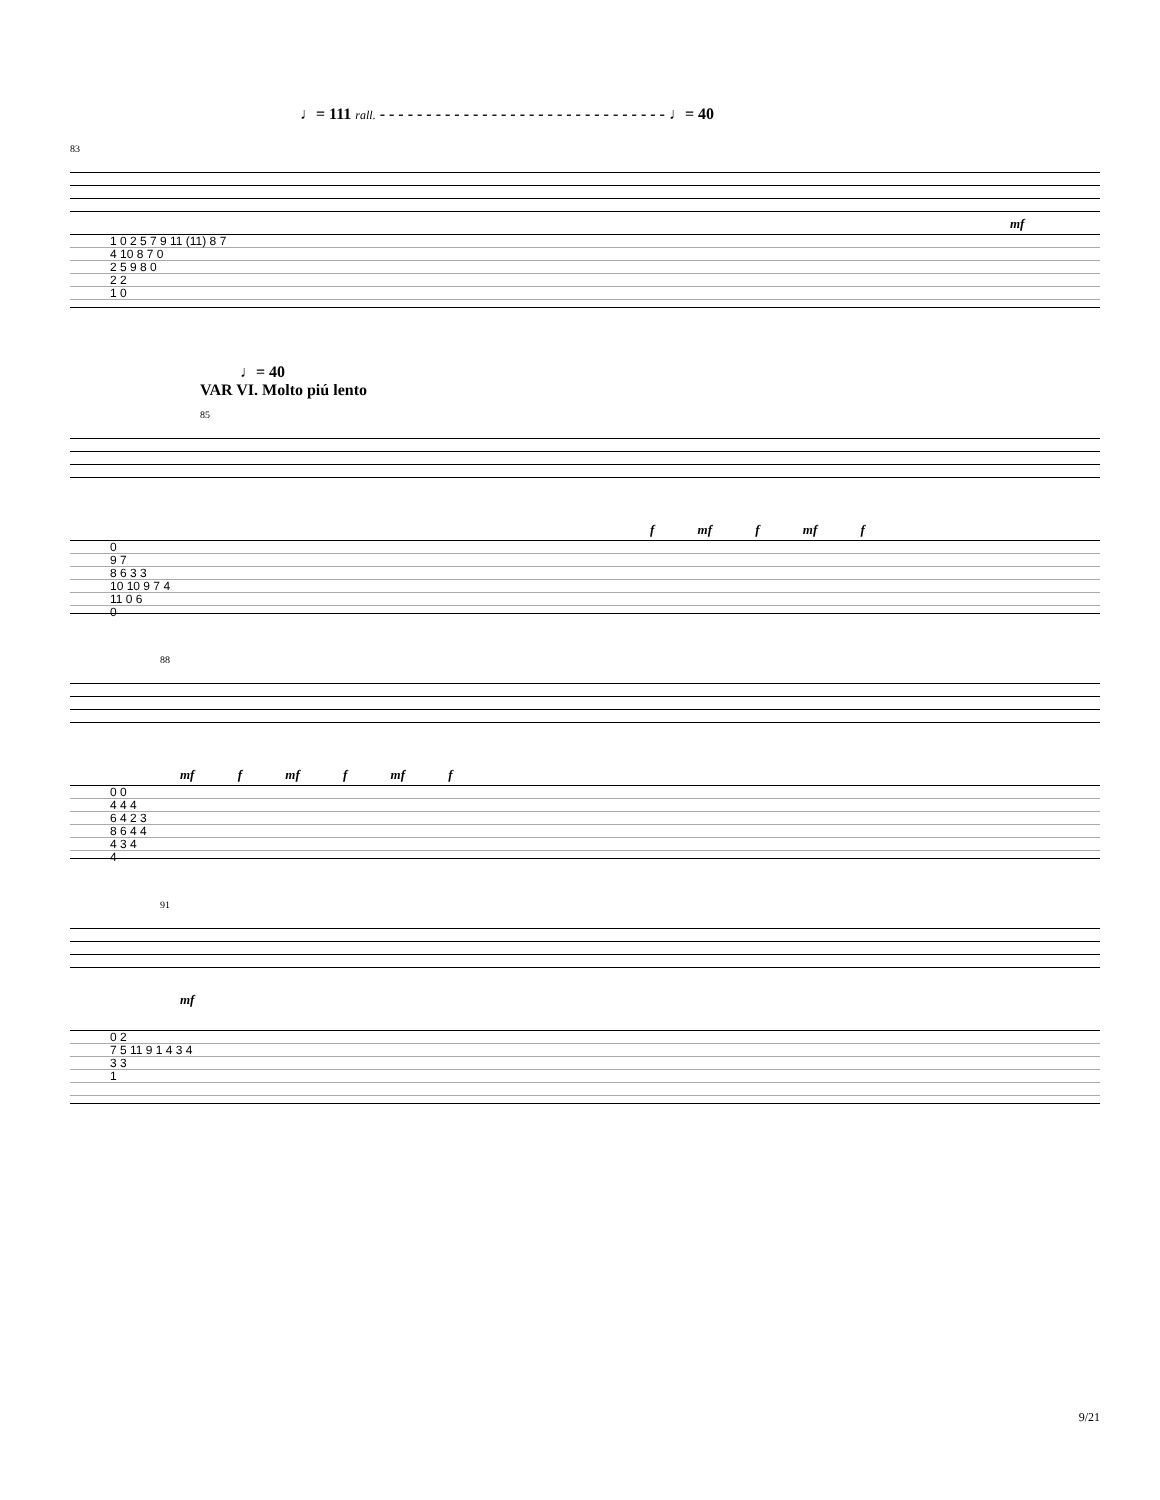♩= 111 rall. - - - - - - - - - - - - - - - - - - - - - - - - - - - - - - - ♩= 40
83
mf
1 0 2 5 7 9 11 (11) 8 7
4 10 8 7 0
2 5 9 8 0
2 2
1 0
♩= 40
VAR VI. Molto piú lento
85
f mf f mf f
0
9 7
8 6 3 3
10 10 9 7 4
11 0 6
0
88
mf f mf f mf f
0 0
4 4 4
6 4 2 3
8 6 4 4
4 3 4
4
91
mf
0 2
7 5 11 9 1 4 3 4
3 3
1
9/21